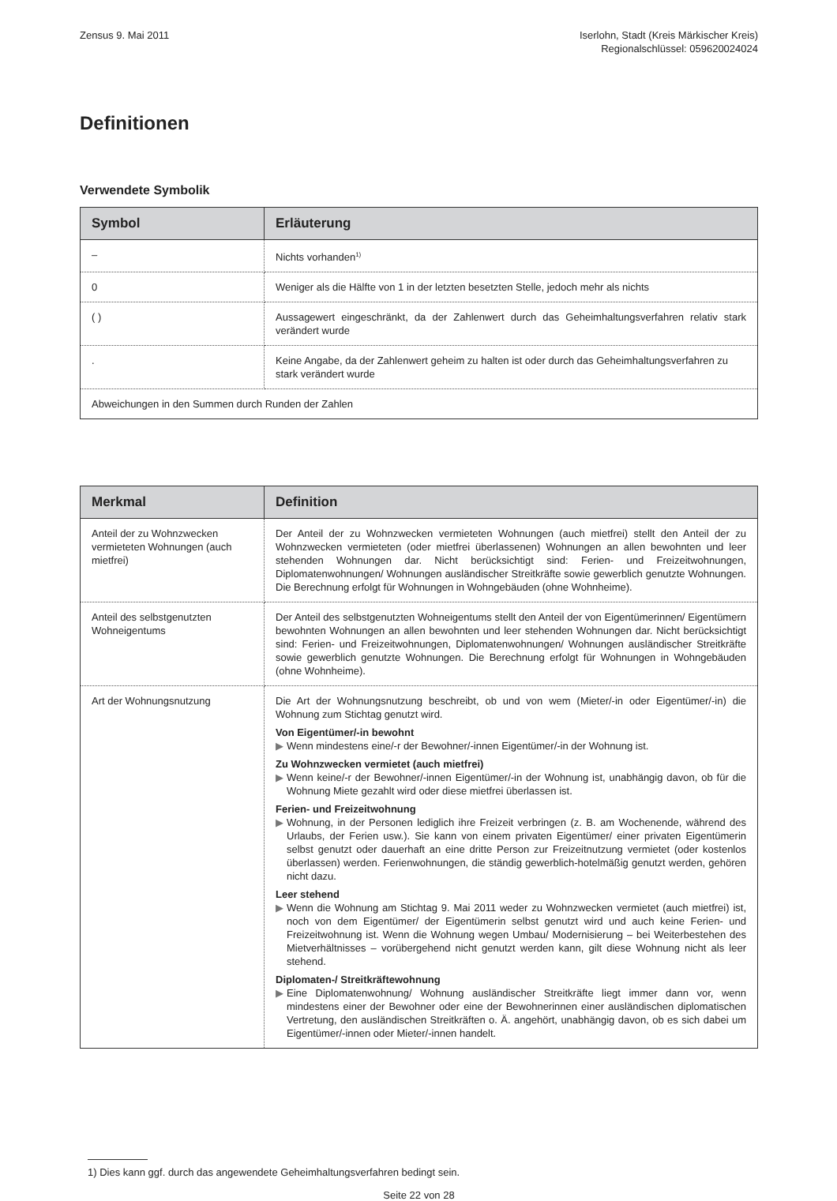Zensus 9. Mai 2011 Iserlohn, Stadt (Kreis Märkischer Kreis)
Regionalschlüssel: 059620024024
Definitionen
Verwendete Symbolik
| Symbol | Erläuterung |
| --- | --- |
| – | Nichts vorhanden<sup>1)</sup> |
| 0 | Weniger als die Hälfte von 1 in der letzten besetzten Stelle, jedoch mehr als nichts |
| ( ) | Aussagewert eingeschränkt, da der Zahlenwert durch das Geheimhaltungsverfahren relativ stark verändert wurde |
| . | Keine Angabe, da der Zahlenwert geheim zu halten ist oder durch das Geheimhaltungsverfahren zu stark verändert wurde |
| Abweichungen in den Summen durch Runden der Zahlen | |
| Merkmal | Definition |
| --- | --- |
| Anteil der zu Wohnzwecken vermieteten Wohnungen (auch mietfrei) | Der Anteil der zu Wohnzwecken vermieteten Wohnungen (auch mietfrei) stellt den Anteil der zu Wohnzwecken vermieteten (oder mietfrei überlassenen) Wohnungen an allen bewohnten und leer stehenden Wohnungen dar. Nicht berücksichtigt sind: Ferien- und Freizeitwohnungen, Diplomatenwohnungen/ Wohnungen ausländischer Streitkräfte sowie gewerblich genutzte Wohnungen. Die Berechnung erfolgt für Wohnungen in Wohngebäuden (ohne Wohnheime). |
| Anteil des selbstgenutzten Wohneigentums | Der Anteil des selbstgenutzten Wohneigentums stellt den Anteil der von Eigentümerinnen/ Eigentümern bewohnten Wohnungen an allen bewohnten und leer stehenden Wohnungen dar. Nicht berücksichtigt sind: Ferien- und Freizeitwohnungen, Diplomatenwohnungen/ Wohnungen ausländischer Streitkräfte sowie gewerblich genutzte Wohnungen. Die Berechnung erfolgt für Wohnungen in Wohngebäuden (ohne Wohnheime). |
| Art der Wohnungsnutzung | Die Art der Wohnungsnutzung beschreibt, ob und von wem (Mieter/-in oder Eigentümer/-in) die Wohnung zum Stichtag genutzt wird. Von Eigentümer/-in bewohnt ▶ Wenn mindestens eine/-r der Bewohner/-innen Eigentümer/-in der Wohnung ist. Zu Wohnzwecken vermietet (auch mietfrei) ▶ Wenn keine/-r der Bewohner/-innen Eigentümer/-in der Wohnung ist, unabhängig davon, ob für die Wohnung Miete gezahlt wird oder diese mietfrei überlassen ist. Ferien- und Freizeitwohnung ▶ Wohnung, in der Personen lediglich ihre Freizeit verbringen (z. B. am Wochenende, während des Urlaubs, der Ferien usw.). Sie kann von einem privaten Eigentümer/ einer privaten Eigentümerin selbst genutzt oder dauerhaft an eine dritte Person zur Freizeitnutzung vermietet (oder kostenlos überlassen) werden. Ferienwohnungen, die ständig gewerblich-hotelmäßig genutzt werden, gehören nicht dazu. Leer stehend ▶ Wenn die Wohnung am Stichtag 9. Mai 2011 weder zu Wohnzwecken vermietet (auch mietfrei) ist, noch von dem Eigentümer/ der Eigentümerin selbst genutzt wird und auch keine Ferien- und Freizeitwohnung ist. Wenn die Wohnung wegen Umbau/ Modernisierung – bei Weiterbestehen des Mietverhältnisses – vorübergehend nicht genutzt werden kann, gilt diese Wohnung nicht als leer stehend. Diplomaten-/ Streitkräftewohnung ▶ Eine Diplomatenwohnung/ Wohnung ausländischer Streitkräfte liegt immer dann vor, wenn mindestens einer der Bewohner oder eine der Bewohnerinnen einer ausländischen diplomatischen Vertretung, den ausländischen Streitkräften o. Ä. angehört, unabhängig davon, ob es sich dabei um Eigentümer/-innen oder Mieter/-innen handelt. |
1) Dies kann ggf. durch das angewendete Geheimhaltungsverfahren bedingt sein.
Seite 22 von 28